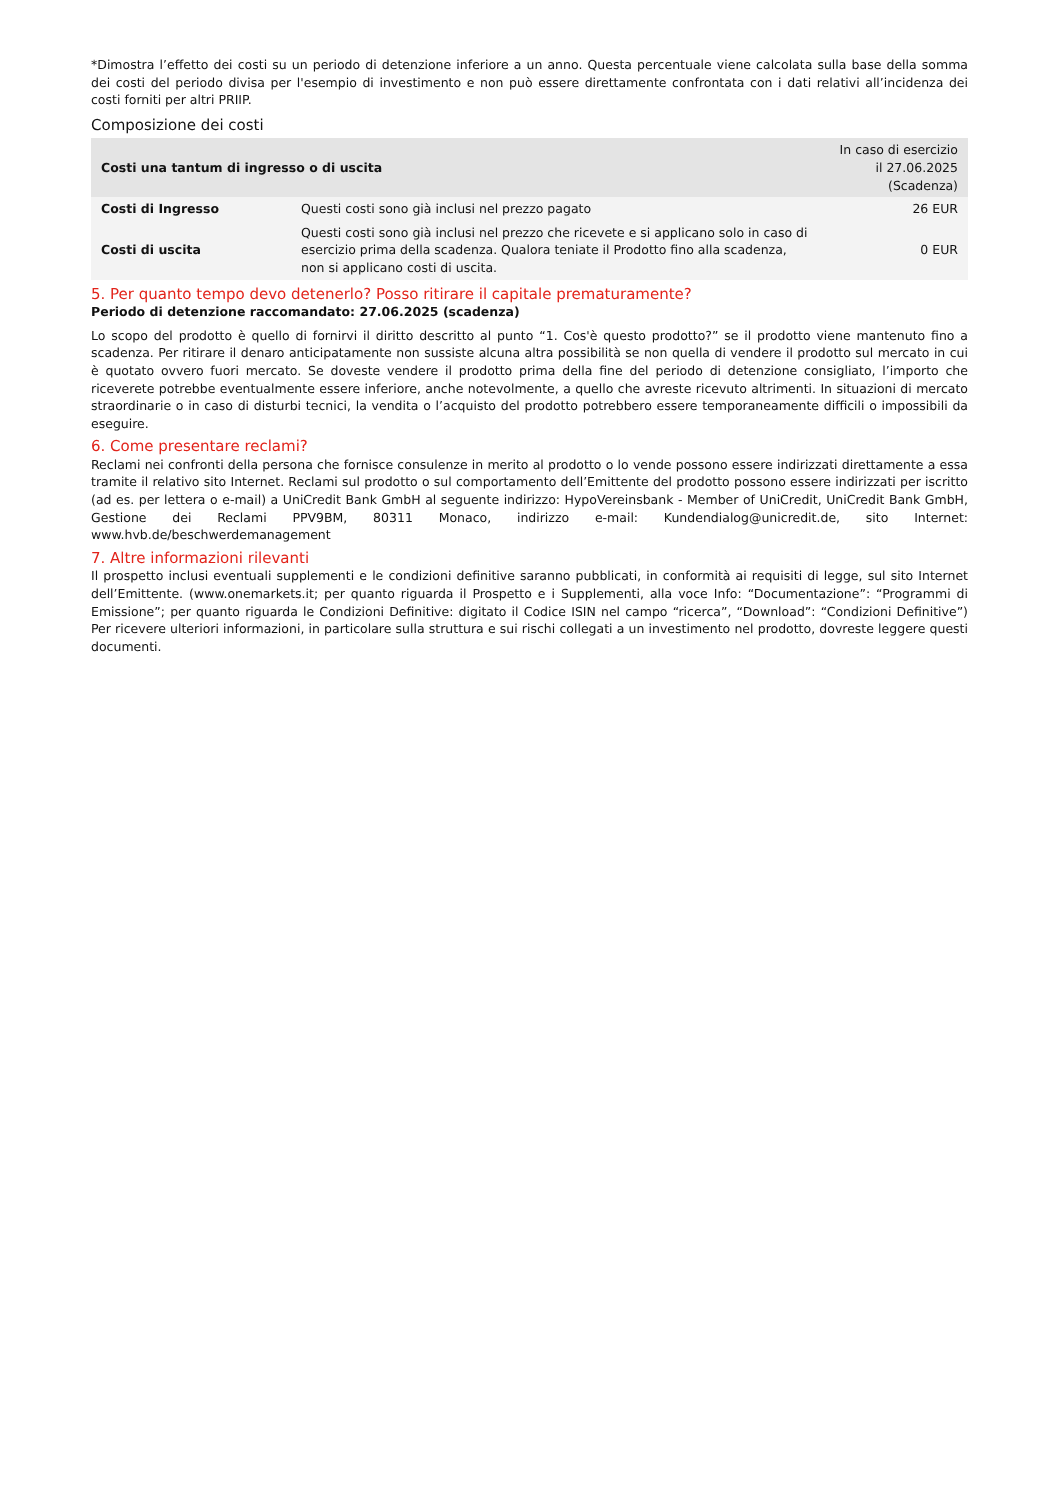*Dimostra l’effetto dei costi su un periodo di detenzione inferiore a un anno. Questa percentuale viene calcolata sulla base della somma dei costi del periodo divisa per l'esempio di investimento e non può essere direttamente confrontata con i dati relativi all’incidenza dei costi forniti per altri PRIIP.
Composizione dei costi
| Costi una tantum di ingresso o di uscita | | In caso di esercizio il 27.06.2025 (Scadenza) |
| --- | --- | --- |
| Costi di Ingresso | Questi costi sono già inclusi nel prezzo pagato | 26 EUR |
| Costi di uscita | Questi costi sono già inclusi nel prezzo che ricevete e si applicano solo in caso di esercizio prima della scadenza. Qualora teniate il Prodotto fino alla scadenza, non si applicano costi di uscita. | 0 EUR |
5. Per quanto tempo devo detenerlo? Posso ritirare il capitale prematuramente?
Periodo di detenzione raccomandato: 27.06.2025 (scadenza)
Lo scopo del prodotto è quello di fornirvi il diritto descritto al punto “1. Cos'è questo prodotto?” se il prodotto viene mantenuto fino a scadenza. Per ritirare il denaro anticipatamente non sussiste alcuna altra possibilità se non quella di vendere il prodotto sul mercato in cui è quotato ovvero fuori mercato. Se doveste vendere il prodotto prima della fine del periodo di detenzione consigliato, l’importo che riceverete potrebbe eventualmente essere inferiore, anche notevolmente, a quello che avreste ricevuto altrimenti. In situazioni di mercato straordinarie o in caso di disturbi tecnici, la vendita o l’acquisto del prodotto potrebbero essere temporaneamente difficili o impossibili da eseguire.
6. Come presentare reclami?
Reclami nei confronti della persona che fornisce consulenze in merito al prodotto o lo vende possono essere indirizzati direttamente a essa tramite il relativo sito Internet. Reclami sul prodotto o sul comportamento dell’Emittente del prodotto possono essere indirizzati per iscritto (ad es. per lettera o e-mail) a UniCredit Bank GmbH al seguente indirizzo: HypoVereinsbank - Member of UniCredit, UniCredit Bank GmbH, Gestione dei Reclami PPV9BM, 80311 Monaco, indirizzo e-mail: Kundendialog@unicredit.de, sito Internet: www.hvb.de/beschwerdemanagement
7. Altre informazioni rilevanti
Il prospetto inclusi eventuali supplementi e le condizioni definitive saranno pubblicati, in conformità ai requisiti di legge, sul sito Internet dell’Emittente. (www.onemarkets.it; per quanto riguarda il Prospetto e i Supplementi, alla voce Info: “Documentazione”: “Programmi di Emissione”; per quanto riguarda le Condizioni Definitive: digitato il Codice ISIN nel campo “ricerca”, “Download”: “Condizioni Definitive”) Per ricevere ulteriori informazioni, in particolare sulla struttura e sui rischi collegati a un investimento nel prodotto, dovreste leggere questi documenti.